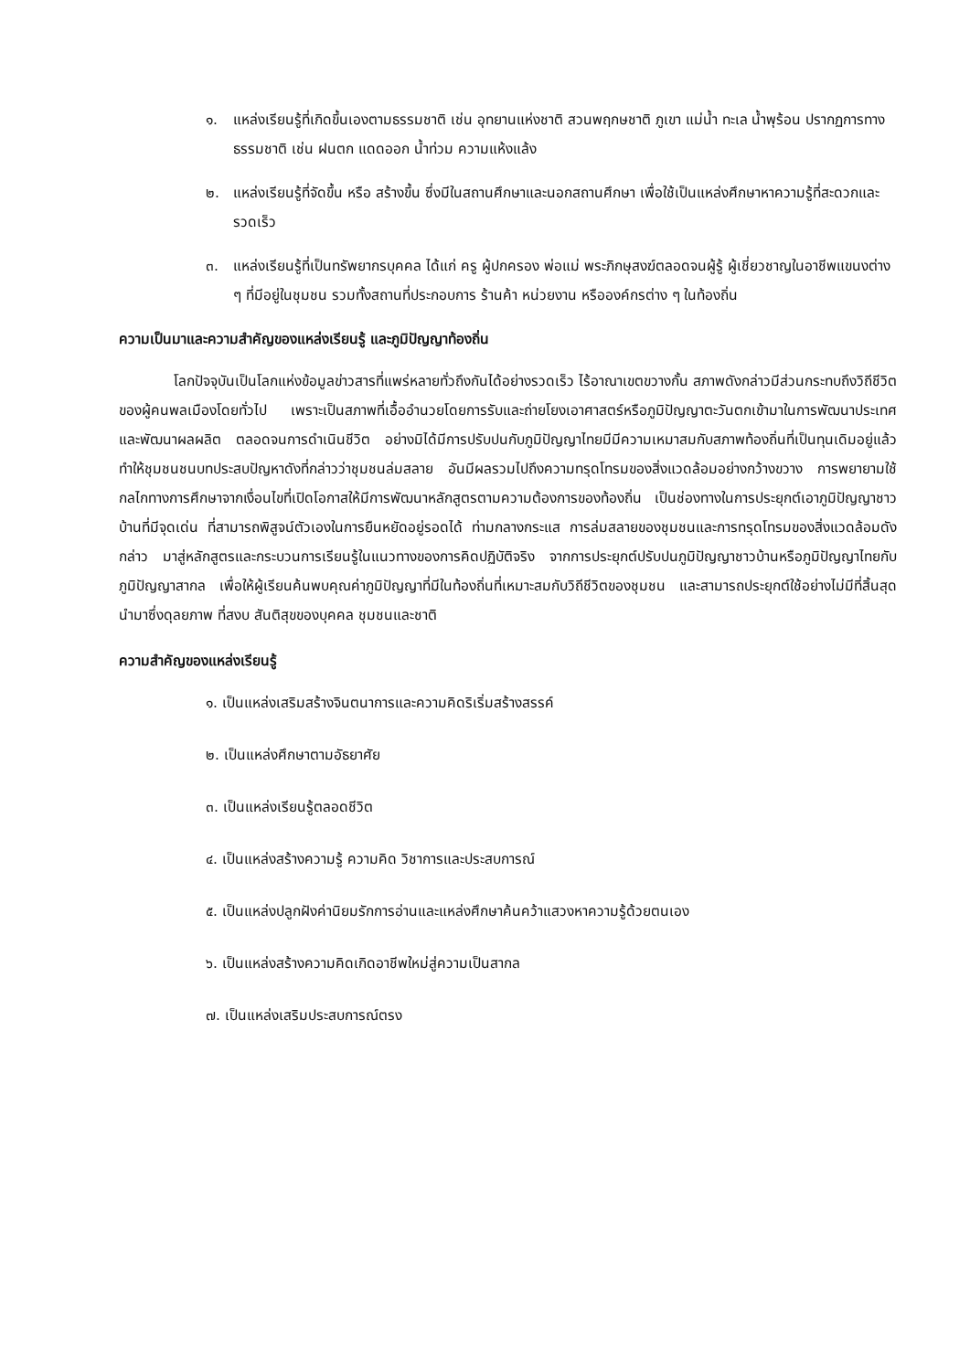๑. แหล่งเรียนรู้ที่เกิดขึ้นเองตามธรรมชาติ เช่น อุทยานแห่งชาติ สวนพฤกษชาติ ภูเขา แม่น้ำ ทะเล น้ำพุร้อน ปรากฏการทางธรรมชาติ เช่น ฝนตก แดดออก น้ำท่วม ความแห้งแล้ง
๒. แหล่งเรียนรู้ที่จัดขึ้น หรือ สร้างขึ้น ซึ่งมีในสถานศึกษาและนอกสถานศึกษา เพื่อใช้เป็นแหล่งศึกษาหาความรู้ที่สะดวกและรวดเร็ว
๓. แหล่งเรียนรู้ที่เป็นทรัพยากรบุคคล ได้แก่ ครู ผู้ปกครอง พ่อแม่ พระภิกษุสงฆ์ตลอดจนผู้รู้ ผู้เชี่ยวชาญในอาชีพแขนงต่าง ๆ ที่มีอยู่ในชุมชน รวมทั้งสถานที่ประกอบการ ร้านค้า หน่วยงาน หรือองค์กรต่าง ๆ ในท้องถิ่น
ความเป็นมาและความสำคัญของแหล่งเรียนรู้ และภูมิปัญญาท้องถิ่น
โลกปัจจุบันเป็นโลกแห่งข้อมูลข่าวสารที่แพร่หลายทั่วถึงกันได้อย่างรวดเร็ว ไร้อาณาเขตขวางกั้น สภาพดังกล่าวมีส่วนกระทบถึงวิถีชีวิตของผู้คนพลเมืองโดยทั่วไป เพราะเป็นสภาพที่เอื้ออำนวยโดยการรับและถ่ายโยงเอาศาสตร์หรือภูมิปัญญาตะวันตกเข้ามาในการพัฒนาประเทศและพัฒนาผลผลิต ตลอดจนการดำเนินชีวิต อย่างมิได้มีการปรับปนกับภูมิปัญญาไทยมีมีความเหมาสมกับสภาพท้องถิ่นที่เป็นทุนเดิมอยู่แล้ว ทำให้ชุมชนชนบทประสบปัญหาดังที่กล่าวว่าชุมชนล่มสลาย อันมีผลรวมไปถึงความทรุดโทรมของสิ่งแวดล้อมอย่างกว้างขวาง การพยายามใช้กลไกทางการศึกษาจากเงื่อนไขที่เปิดโอกาสให้มีการพัฒนาหลักสูตรตามความต้องการของท้องถิ่น เป็นช่องทางในการประยุกต์เอาภูมิปัญญาชาวบ้านที่มีจุดเด่น ที่สามารถพิสูจน์ตัวเองในการยืนหยัดอยู่รอดได้ ท่ามกลางกระแส การล่มสลายของชุมชนและการทรุดโทรมของสิ่งแวดล้อมดังกล่าว มาสู่หลักสูตรและกระบวนการเรียนรู้ในแนวทางของการคิดปฏิบัติจริง จากการประยุกต์ปรับปนภูมิปัญญาชาวบ้านหรือภูมิปัญญาไทยกับภูมิปัญญาสากล เพื่อให้ผู้เรียนค้นพบคุณค่าภูมิปัญญาที่มีในท้องถิ่นที่เหมาะสมกับวิถีชีวิตของชุมชน และสามารถประยุกต์ใช้อย่างไม่มีที่สิ้นสุด นำมาซึ่งดุลยภาพ ที่สงบ สันติสุขของบุคคล ชุมชนและชาติ
ความสำคัญของแหล่งเรียนรู้
๑. เป็นแหล่งเสริมสร้างจินตนาการและความคิดริเริ่มสร้างสรรค์
๒. เป็นแหล่งศึกษาตามอัธยาศัย
๓. เป็นแหล่งเรียนรู้ตลอดชีวิต
๔. เป็นแหล่งสร้างความรู้ ความคิด วิชาการและประสบการณ์
๕. เป็นแหล่งปลูกฝังค่านิยมรักการอ่านและแหล่งศึกษาค้นคว้าแสวงหาความรู้ด้วยตนเอง
๖. เป็นแหล่งสร้างความคิดเกิดอาชีพใหม่สู่ความเป็นสากล
๗. เป็นแหล่งเสริมประสบการณ์ตรง